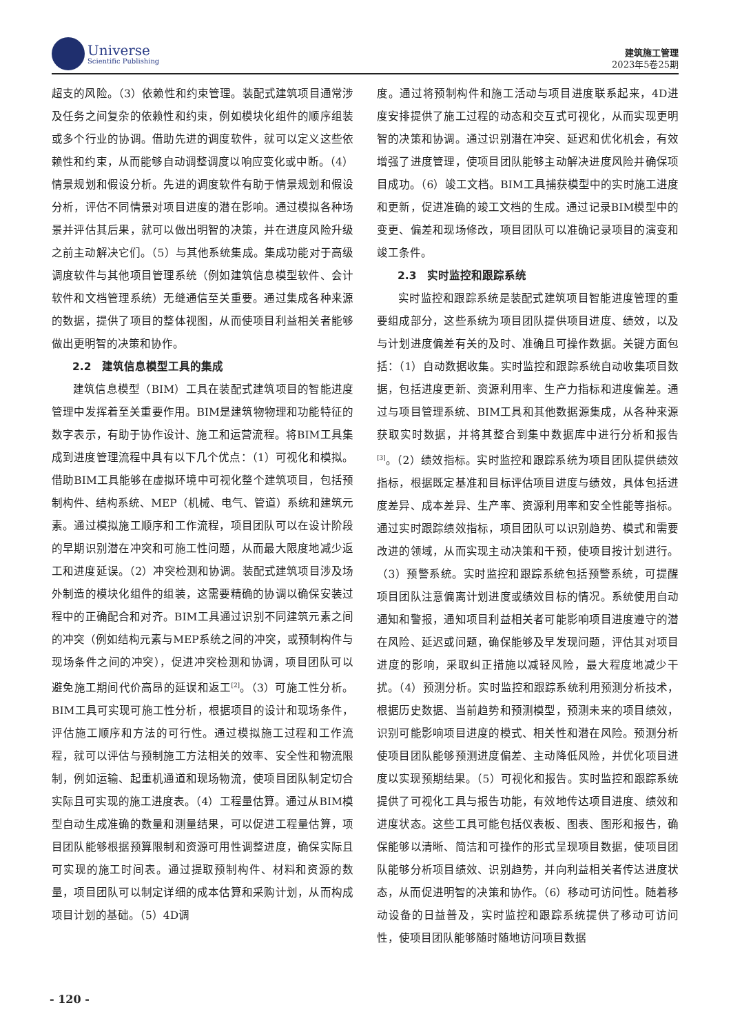Universe
Scientific Publishing
建筑施工管理
2023年5卷25期
超支的风险。（3）依赖性和约束管理。装配式建筑项目通常涉及任务之间复杂的依赖性和约束，例如模块化组件的顺序组装或多个行业的协调。借助先进的调度软件，就可以定义这些依赖性和约束，从而能够自动调整调度以响应变化或中断。（4）情景规划和假设分析。先进的调度软件有助于情景规划和假设分析，评估不同情景对项目进度的潜在影响。通过模拟各种场景并评估其后果，就可以做出明智的决策，并在进度风险升级之前主动解决它们。（5）与其他系统集成。集成功能对于高级调度软件与其他项目管理系统（例如建筑信息模型软件、会计软件和文档管理系统）无缝通信至关重要。通过集成各种来源的数据，提供了项目的整体视图，从而使项目利益相关者能够做出更明智的决策和协作。
2.2　建筑信息模型工具的集成
建筑信息模型（BIM）工具在装配式建筑项目的智能进度管理中发挥着至关重要作用。BIM是建筑物物理和功能特征的数字表示，有助于协作设计、施工和运营流程。将BIM工具集成到进度管理流程中具有以下几个优点：（1）可视化和模拟。借助BIM工具能够在虚拟环境中可视化整个建筑项目，包括预制构件、结构系统、MEP（机械、电气、管道）系统和建筑元素。通过模拟施工顺序和工作流程，项目团队可以在设计阶段的早期识别潜在冲突和可施工性问题，从而最大限度地减少返工和进度延误。（2）冲突检测和协调。装配式建筑项目涉及场外制造的模块化组件的组装，这需要精确的协调以确保安装过程中的正确配合和对齐。BIM工具通过识别不同建筑元素之间的冲突（例如结构元素与MEP系统之间的冲突，或预制构件与现场条件之间的冲突），促进冲突检测和协调，项目团队可以避免施工期间代价高昂的延误和返工<sup>[2]</sup>。（3）可施工性分析。BIM工具可实现可施工性分析，根据项目的设计和现场条件，评估施工顺序和方法的可行性。通过模拟施工过程和工作流程，就可以评估与预制施工方法相关的效率、安全性和物流限制，例如运输、起重机通道和现场物流，使项目团队制定切合实际且可实现的施工进度表。（4）工程量估算。通过从BIM模型自动生成准确的数量和测量结果，可以促进工程量估算，项目团队能够根据预算限制和资源可用性调整进度，确保实际且可实现的施工时间表。通过提取预制构件、材料和资源的数量，项目团队可以制定详细的成本估算和采购计划，从而构成项目计划的基础。（5）4D调
度。通过将预制构件和施工活动与项目进度联系起来，4D进度安排提供了施工过程的动态和交互式可视化，从而实现更明智的决策和协调。通过识别潜在冲突、延迟和优化机会，有效增强了进度管理，使项目团队能够主动解决进度风险并确保项目成功。（6）竣工文档。BIM工具捕获模型中的实时施工进度和更新，促进准确的竣工文档的生成。通过记录BIM模型中的变更、偏差和现场修改，项目团队可以准确记录项目的演变和竣工条件。
2.3　实时监控和跟踪系统
实时监控和跟踪系统是装配式建筑项目智能进度管理的重要组成部分，这些系统为项目团队提供项目进度、绩效，以及与计划进度偏差有关的及时、准确且可操作数据。关键方面包括：（1）自动数据收集。实时监控和跟踪系统自动收集项目数据，包括进度更新、资源利用率、生产力指标和进度偏差。通过与项目管理系统、BIM工具和其他数据源集成，从各种来源获取实时数据，并将其整合到集中数据库中进行分析和报告<sup>[3]</sup>。（2）绩效指标。实时监控和跟踪系统为项目团队提供绩效指标，根据既定基准和目标评估项目进度与绩效，具体包括进度差异、成本差异、生产率、资源利用率和安全性能等指标。通过实时跟踪绩效指标，项目团队可以识别趋势、模式和需要改进的领域，从而实现主动决策和干预，使项目按计划进行。（3）预警系统。实时监控和跟踪系统包括预警系统，可提醒项目团队注意偏离计划进度或绩效目标的情况。系统使用自动通知和警报，通知项目利益相关者可能影响项目进度遵守的潜在风险、延迟或问题，确保能够及早发现问题，评估其对项目进度的影响，采取纠正措施以减轻风险，最大程度地减少干扰。（4）预测分析。实时监控和跟踪系统利用预测分析技术，根据历史数据、当前趋势和预测模型，预测未来的项目绩效，识别可能影响项目进度的模式、相关性和潜在风险。预测分析使项目团队能够预测进度偏差、主动降低风险，并优化项目进度以实现预期结果。（5）可视化和报告。实时监控和跟踪系统提供了可视化工具与报告功能，有效地传达项目进度、绩效和进度状态。这些工具可能包括仪表板、图表、图形和报告，确保能够以清晰、简洁和可操作的形式呈现项目数据，使项目团队能够分析项目绩效、识别趋势，并向利益相关者传达进度状态，从而促进明智的决策和协作。（6）移动可访问性。随着移动设备的日益普及，实时监控和跟踪系统提供了移动可访问性，使项目团队能够随时随地访问项目数据
- 120 -